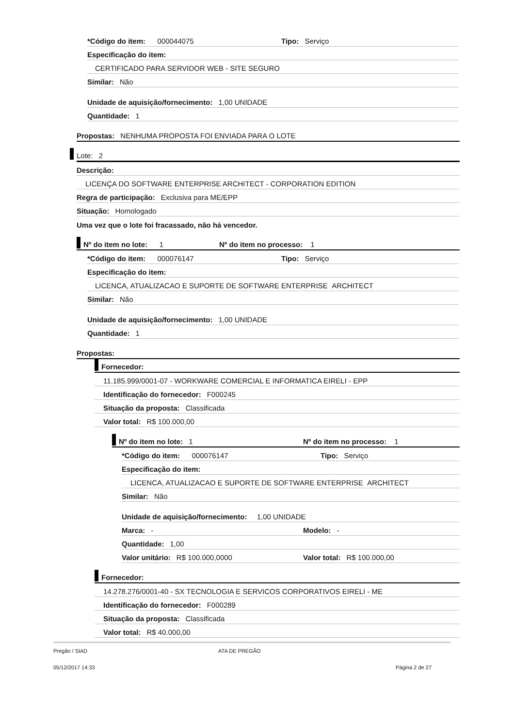*Código do item: 000044075 Tipo: Serviço
Especificação do item:
CERTIFICADO PARA SERVIDOR WEB - SITE SEGURO
Similar: Não
Unidade de aquisição/fornecimento: 1,00 UNIDADE
Quantidade: 1
Propostas: NENHUMA PROPOSTA FOI ENVIADA PARA O LOTE
Lote: 2
Descrição:
LICENÇA DO SOFTWARE ENTERPRISE ARCHITECT - CORPORATION EDITION
Regra de participação: Exclusiva para ME/EPP
Situação: Homologado
Uma vez que o lote foi fracassado, não há vencedor.
Nº do item no lote: 1 Nº do item no processo: 1
*Código do item: 000076147 Tipo: Serviço
Especificação do item:
LICENCA, ATUALIZACAO E SUPORTE DE SOFTWARE ENTERPRISE ARCHITECT
Similar: Não
Unidade de aquisição/fornecimento: 1,00 UNIDADE
Quantidade: 1
Propostas:
Fornecedor:
11.185.999/0001-07 - WORKWARE COMERCIAL E INFORMATICA EIRELI - EPP
Identificação do fornecedor: F000245
Situação da proposta: Classificada
Valor total: R$ 100.000,00
Nº do item no lote: 1 Nº do item no processo: 1
*Código do item: 000076147 Tipo: Serviço
Especificação do item:
LICENCA, ATUALIZACAO E SUPORTE DE SOFTWARE ENTERPRISE ARCHITECT
Similar: Não
Unidade de aquisição/fornecimento: 1,00 UNIDADE
Marca: - Modelo: -
Quantidade: 1,00
Valor unitário: R$ 100.000,0000 Valor total: R$ 100.000,00
Fornecedor:
14.278.276/0001-40 - SX TECNOLOGIA E SERVICOS CORPORATIVOS EIRELI - ME
Identificação do fornecedor: F000289
Situação da proposta: Classificada
Valor total: R$ 40.000,00
Pregão / SIAD ATA DE PREGÃO
05/12/2017 14:33 Página 2 de 27